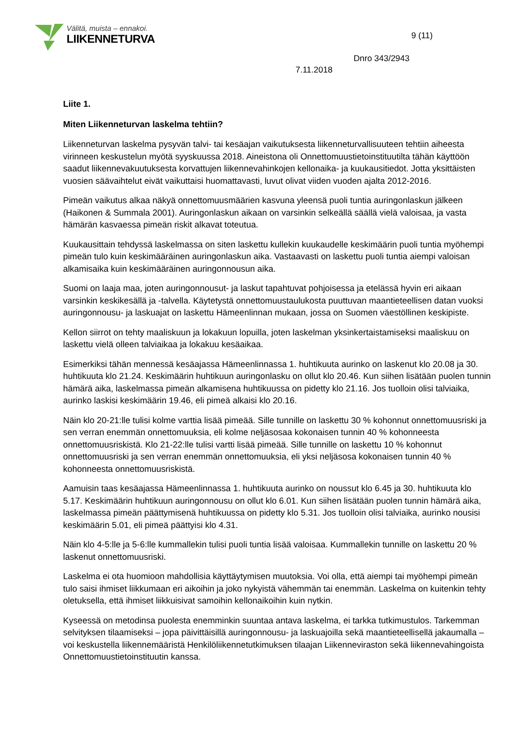Välitä, muista – ennakoi.
LIIKENNETURVA
9 (11)
Dnro 343/2943
7.11.2018
Liite 1.
Miten Liikenneturvan laskelma tehtiin?
Liikenneturvan laskelma pysyvän talvi- tai kesäajan vaikutuksesta liikenneturvallisuuteen tehtiin aiheesta virinneen keskustelun myötä syyskuussa 2018. Aineistona oli Onnettomuustietoinstituutilta tähän käyttöön saadut liikennevakuutuksesta korvattujen liikennevahinkojen kellonaika- ja kuukausitiedot. Jotta yksittäisten vuosien säävaihtelut eivät vaikuttaisi huomattavasti, luvut olivat viiden vuoden ajalta 2012-2016.
Pimeän vaikutus alkaa näkyä onnettomuusmäärien kasvuna yleensä puoli tuntia auringonlaskun jälkeen (Haikonen & Summala 2001). Auringonlaskun aikaan on varsinkin selkeällä säällä vielä valoisaa, ja vasta hämärän kasvaessa pimeän riskit alkavat toteutua.
Kuukausittain tehdyssä laskelmassa on siten laskettu kullekin kuukaudelle keskimäärin puoli tuntia myöhempi pimeän tulo kuin keskimääräinen auringonlaskun aika. Vastaavasti on laskettu puoli tuntia aiempi valoisan alkamisaika kuin keskimääräinen auringonnousun aika.
Suomi on laaja maa, joten auringonnousut- ja laskut tapahtuvat pohjoisessa ja etelässä hyvin eri aikaan varsinkin keskikesällä ja -talvella. Käytetystä onnettomuustaulukosta puuttuvan maantieteellisen datan vuoksi auringonnousu- ja laskuajat on laskettu Hämeenlinnan mukaan, jossa on Suomen väestöllinen keskipiste.
Kellon siirrot on tehty maaliskuun ja lokakuun lopuilla, joten laskelman yksinkertaistamiseksi maaliskuu on laskettu vielä olleen talviaikaa ja lokakuu kesäaikaa.
Esimerkiksi tähän mennessä kesäajassa Hämeenlinnassa 1. huhtikuuta aurinko on laskenut klo 20.08 ja 30. huhtikuuta klo 21.24. Keskimäärin huhtikuun auringonlasku on ollut klo 20.46. Kun siihen lisätään puolen tunnin hämärä aika, laskelmassa pimeän alkamisena huhtikuussa on pidetty klo 21.16. Jos tuolloin olisi talviaika, aurinko laskisi keskimäärin 19.46, eli pimeä alkaisi klo 20.16.
Näin klo 20-21:lle tulisi kolme varttia lisää pimeää. Sille tunnille on laskettu 30 % kohonnut onnettomuusriski ja sen verran enemmän onnettomuuksia, eli kolme neljäsosaa kokonaisen tunnin 40 % kohonneesta onnettomuusriskistä. Klo 21-22:lle tulisi vartti lisää pimeää. Sille tunnille on laskettu 10 % kohonnut onnettomuusriski ja sen verran enemmän onnettomuuksia, eli yksi neljäsosa kokonaisen tunnin 40 % kohonneesta onnettomuusriskistä.
Aamuisin taas kesäajassa Hämeenlinnassa 1. huhtikuuta aurinko on noussut klo 6.45 ja 30. huhtikuuta klo 5.17. Keskimäärin huhtikuun auringonnousu on ollut klo 6.01. Kun siihen lisätään puolen tunnin hämärä aika, laskelmassa pimeän päättymisenä huhtikuussa on pidetty klo 5.31. Jos tuolloin olisi talviaika, aurinko nousisi keskimäärin 5.01, eli pimeä päättyisi klo 4.31.
Näin klo 4-5:lle ja 5-6:lle kummallekin tulisi puoli tuntia lisää valoisaa. Kummallekin tunnille on laskettu 20 % laskenut onnettomuusriski.
Laskelma ei ota huomioon mahdollisia käyttäytymisen muutoksia. Voi olla, että aiempi tai myöhempi pimeän tulo saisi ihmiset liikkumaan eri aikoihin ja joko nykyistä vähemmän tai enemmän. Laskelma on kuitenkin tehty oletuksella, että ihmiset liikkuisivat samoihin kellonaikoihin kuin nytkin.
Kyseessä on metodinsa puolesta enemminkin suuntaa antava laskelma, ei tarkka tutkimustulos. Tarkemman selvityksen tilaamiseksi – jopa päivittäisillä auringonnousu- ja laskuajoilla sekä maantieteellisellä jakaumalla – voi keskustella liikennemääristä Henkilöliikennetutkimuksen tilaajan Liikenneviraston sekä liikennevahingoista Onnettomuustietoinstituutin kanssa.